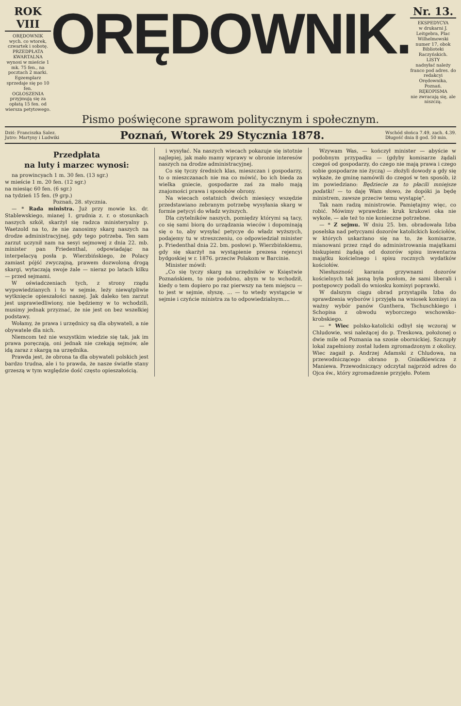ROK VIII
ORĘDOWNIK
wych. co wtorek, czwartek i sobotę.
PRZEDPŁATA KWARTALNA
wynosi w mieście 1 mk. 75 fen., na pocztach 2 marki.
Egzemplarz sprzedaje się po 10 fen.
OGŁOSZENIA
przyjmują się za opłatą 15 fen. od wiersza petytowego.
ORĘDOWNIK.
Nr. 13.
EKSPEDYCYA
w drukarni J. Leitgebra, Plac Wilhelmowski numer 17, obok Biblioteki Raczyńskich.
LISTY
nadsyłać należy franco pod adres. do redakcyi Orędownika, Poznań.
RĘKOPISMA
nie zwracają się, ale niszczą.
Pismo poświęcone sprawom politycznym i społecznym.
Dziś: Franciszka Salez.
Jutro: Martyny i Ludwiki
Poznań, Wtorek 29 Stycznia 1878.
Wschód słońca 7.49, zach. 4.39.
Długość dnia 8 god. 50 min.
Przedpłata
na luty i marzec wynosi:
na prowincyach 1 m. 30 fen. (13 sgr.)
w mieście 1 m. 20 fen. (12 sgr.)
na miesiąc 60 fen. (6 sgr.)
na tydzień 15 fen. (9 grp.)
Poznań, 28. stycznia.
— * Rada ministra. Już przy mowie ks. dr. Stablewskiego, mianej 1. grudnia z. r. o stosunkach naszych szkół, skarżył się radzca ministeryalny p. Waetzold na to, że nie zanosimy skarg naszych na drodze administracyjnej, gdy tego potrzeba. Ten sam zarzut uczynił nam na sesyi sejmowej z dnia 22. mb. minister pan Friedenthal, odpowiadając na interpelacyą posła p. Wierzbińskiego, że Polacy zamiast pójść zwyczajną, prawem dozwoloną drogą skargi, wytaczają swoje żale — nieraz po latach kilku — przed sejmami.
W oświadczeniach tych, z strony rządu wypowiedzianych i to w sejmie, leży niewątpliwie wytknięcie opieszałości naszej. Jak daleko ten zarzut jest usprawiedliwiony, nie będziemy w to wchodzili, musimy jednak przyznać, że nie jest on bez wszelkiej podstawy.
Wołamy, że prawa i urzędnicy są dla obywateli, a nie obywatele dla nich.
Niemcom też nie wszystkim wiedzie się tak, jak im prawa poręczają, oni jednak nie czekają sejmów, ale idą zaraz z skargą na urzędnika.
Prawda jest, że obrona ta dla obywateli polskich jest bardzo trudna, ale i to prawda, że nasze światłe stany grzeszą w tym względzie dość często opieszałością.
i wysyłać. Na naszych wiecach pokazuje się istotnie najlepiej, jak mało mamy wprawy w obronie interesów naszych na drodze administracyjnej.
Co się tyczy średnich klas, mieszczan i gospodarzy, to o mieszczanach nie ma co mówić, bo ich bieda za wielka gniecie, gospodarze zaś za mało mają znajomości prawa i sposobów obrony.
Na wiecach ostatnich dwóch miesięcy wszędzie przedstawiano zebranym potrzebę wysyłania skarg w formie petycyi do władz wyższych.
Dla czytelników naszych, pomiędzy którymi są tacy, co się sami biorą do urządzania wieców i dopominają się o to, aby wysyłać petycye do władz wyższych, podajemy tu w streszczeniu, co odpowiedział minister p. Friedenthal dnia 22. bm. posłowi p. Wierzbińskiemu, gdy się skarżył na wystąpienie prezesa rejencyi bydgoskiej w r. 1876. przeciw Polakom w Barcinie.
Minister mówił:
„Co się tyczy skarg na urzędników w Księstwie Poznańskiem, to nie podobno, abym w to wchodził, kiedy o tem dopiero po raz pierwszy na tem miejscu — to jest w sejmie, słyszę. ... — to wtedy wystąpcie w sejmie i czyńcie ministra za to odpowiedzialnym....
Wzywam Was, — kończył minister — abyście w podobnym przypadku — (gdyby komisarze żądali czegoś od gospodarzy, do czego nie mają prawa i czego sobie gospodarze nie życzą) — złożyli dowody a gdy się wykaże, że gminę namówili do czegoś w ten sposób, iż im powiedziano: Będziecie za to płacili mniejsze podatki! — to daję Wam słowo, że dopóki ja będę ministrem, zawsze przeciw temu wystąpię".
Tak nam radzą ministrowie. Pamiętajmy więc, co robić. Mówimy wprawdzie: kruk krukowi oka nie wykole, — ale też to nie konieczne potrzebne.
— * Z sejmu. W dniu 25. bm. obradowała Izba poselska nad petycyami dozorów katolickich kościołów, w których uskarżano się na to, że komisarze, mianowani przez rząd do administrowania majątkami biskupiemi żądają od dozorów spisu inwentarza majątku kościelnego i spisu rocznych wydatków kościołów.
Niesłuszność karania grzywnami dozorów kościelnych tak jasną była posłom, że sami liberali i postępowcy podali do wniosku komisyi poprawki.
W dalszym ciągu obrad przystąpiła Izba do sprawdzenia wyborów i przyjęła na wniosek komisyi za ważny wybór panów Gunthera, Tschuschkiego i Schopisa z obwodu wyborczego wschowsko-krobskiego.
— * Wiec polsko-katolicki odbył się wczoraj w Chludowie, wsi należącej do p. Treskowa, położonej o dwie mile od Poznania na szosie obornickiej. Szczupły lokal zapełniony został ludem zgromadzonym z okolicy. Wiec zagaił p. Andrzej Adamski z Chludowa, na przewodniczącego obrano p. Gniadkiewicza z Maniewa. Przewodniczący odczytał najprzód adres do Ojca św., który zgromadzenie przyjęło. Potem